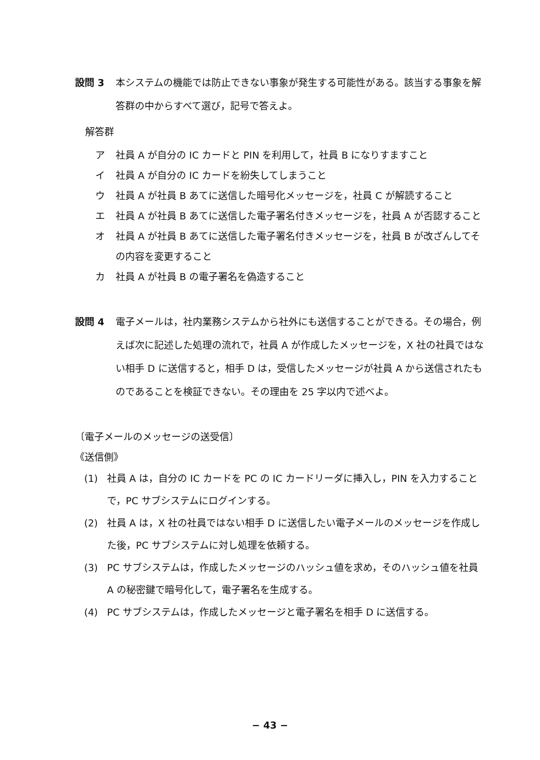設問 3 本システムの機能では防止できない事象が発生する可能性がある。該当する事象を解答群の中からすべて選び，記号で答えよ。
解答群
ア 社員 A が自分の IC カードと PIN を利用して，社員 B になりすますこと
イ 社員 A が自分の IC カードを紛失してしまうこと
ウ 社員 A が社員 B あてに送信した暗号化メッセージを，社員 C が解読すること
エ 社員 A が社員 B あてに送信した電子署名付きメッセージを，社員 A が否認すること
オ 社員 A が社員 B あてに送信した電子署名付きメッセージを，社員 B が改ざんしてその内容を変更すること
カ 社員 A が社員 B の電子署名を偽造すること
設問 4 電子メールは，社内業務システムから社外にも送信することができる。その場合，例えば次に記述した処理の流れで，社員 A が作成したメッセージを，X 社の社員ではない相手 D に送信すると，相手 D は，受信したメッセージが社員 A から送信されたものであることを検証できない。その理由を 25 字以内で述べよ。
〔電子メールのメッセージの送受信〕
《送信側》
(1) 社員 A は，自分の IC カードを PC の IC カードリーダに挿入し，PIN を入力することで，PC サブシステムにログインする。
(2) 社員 A は，X 社の社員ではない相手 D に送信したい電子メールのメッセージを作成した後，PC サブシステムに対し処理を依頼する。
(3) PC サブシステムは，作成したメッセージのハッシュ値を求め，そのハッシュ値を社員 A の秘密鍵で暗号化して，電子署名を生成する。
(4) PC サブシステムは，作成したメッセージと電子署名を相手 D に送信する。
− 43 −